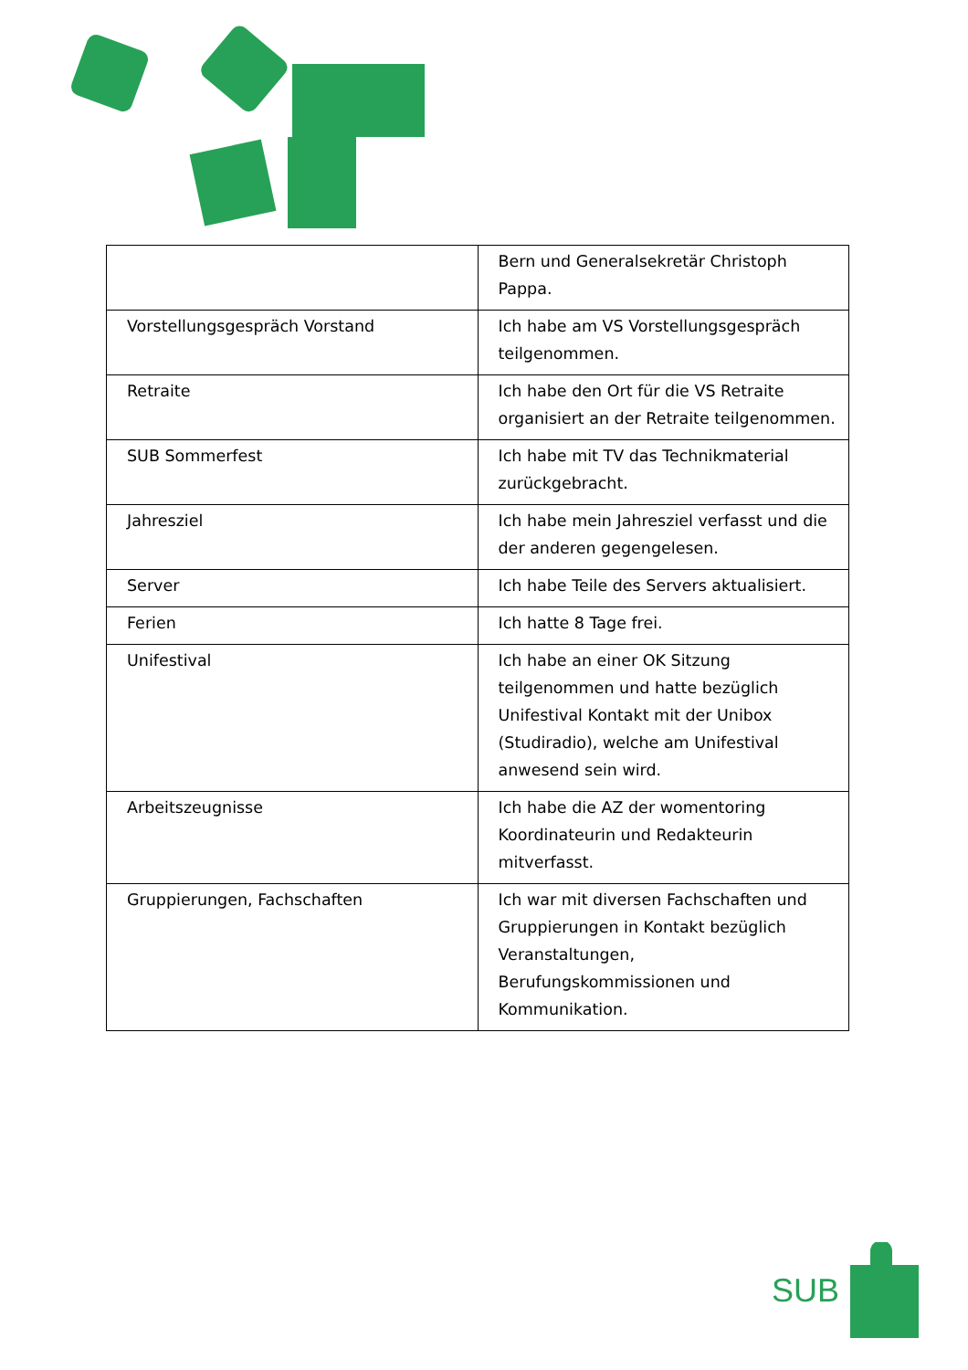| | Bern und Generalsekretär Christoph Pappa. |
| Vorstellungsgespräch Vorstand | Ich habe am VS Vorstellungsgespräch teilgenommen. |
| Retraite | Ich habe den Ort für die VS Retraite organisiert an der Retraite teilgenommen. |
| SUB Sommerfest | Ich habe mit TV das Technikmaterial zurückgebracht. |
| Jahresziel | Ich habe mein Jahresziel verfasst und die der anderen gegengelesen. |
| Server | Ich habe Teile des Servers aktualisiert. |
| Ferien | Ich hatte 8 Tage frei. |
| Unifestival | Ich habe an einer OK Sitzung teilgenommen und hatte bezüglich Unifestival Kontakt mit der Unibox (Studiradio), welche am Unifestival anwesend sein wird. |
| Arbeitszeugnisse | Ich habe die AZ der womentoring Koordinateurin und Redakteurin mitverfasst. |
| Gruppierungen, Fachschaften | Ich war mit diversen Fachschaften und Gruppierungen in Kontakt bezüglich Veranstaltungen, Berufungskommissionen und Kommunikation. |
SUB